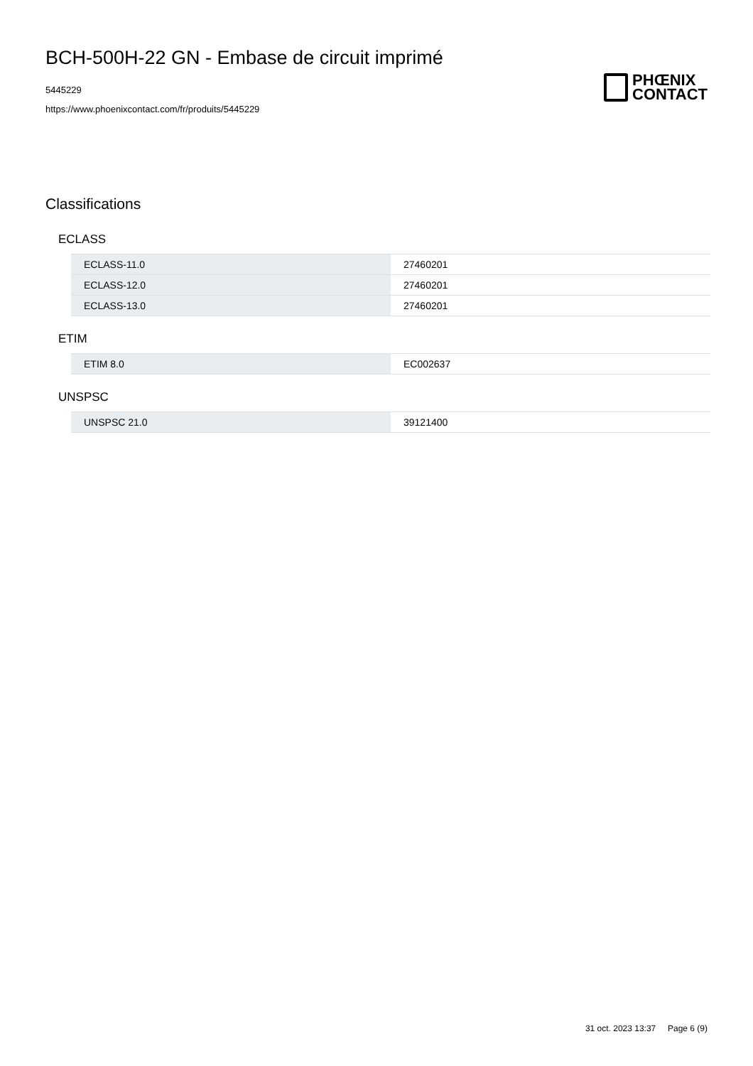BCH-500H-22 GN - Embase de circuit imprimé
5445229
https://www.phoenixcontact.com/fr/produits/5445229
PHŒNIX
CONTACT
Classifications
ECLASS
| ECLASS-11.0 | 27460201 |
| ECLASS-12.0 | 27460201 |
| ECLASS-13.0 | 27460201 |
ETIM
| ETIM 8.0 | EC002637 |
UNSPSC
| UNSPSC 21.0 | 39121400 |
31 oct. 2023 13:37 Page 6 (9)